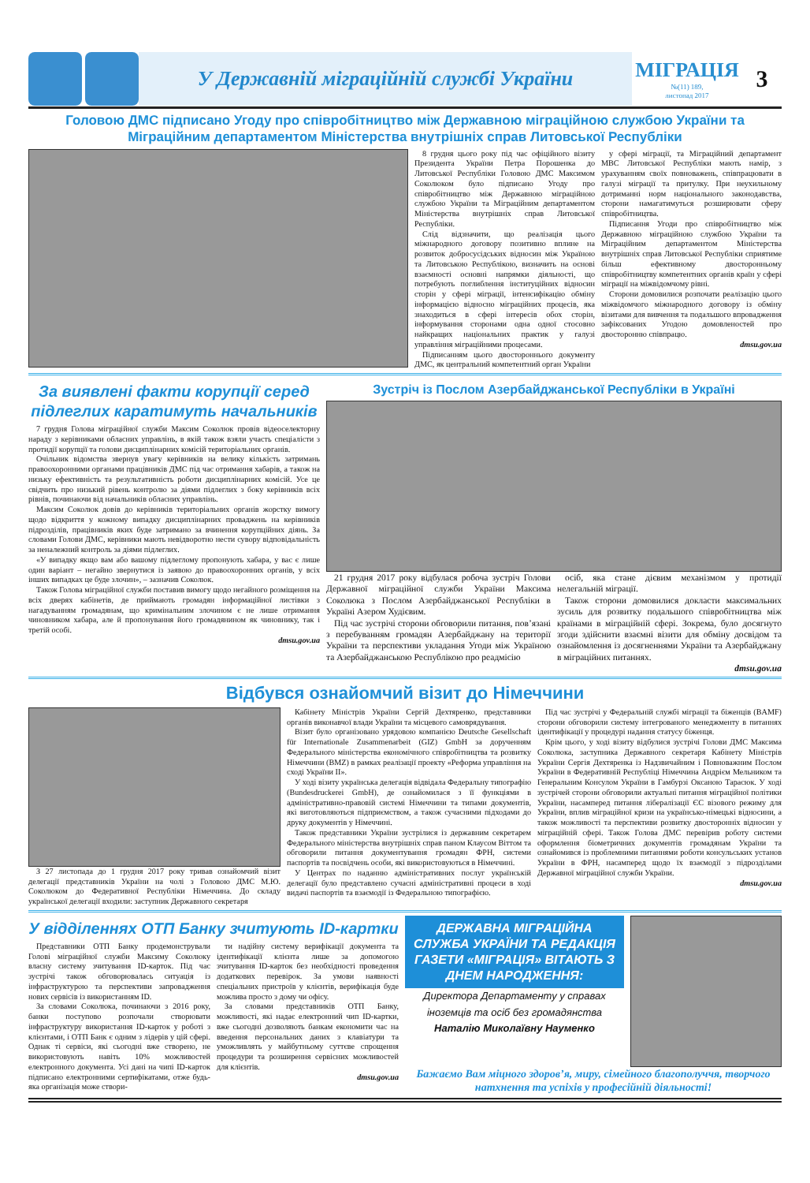У Державній міграційній службі України
МІГРАЦІЯ
№(11) 189,
листопад 2017
3
Головою ДМС підписано Угоду про співробітництво між Державною міграційною службою України та Міграційним департаментом Міністерства внутрішніх справ Литовської Республіки
8 грудня цього року під час офіційного візиту Президента України Петра Порошенка до Литовської Республіки Головою ДМС Максимом Соколюком було підписано Угоду про співробітництво між Державною міграційною службою України та Міграційним департаментом Міністерства внутрішніх справ Литовської Республіки.
Слід відзначити, що реалізація цього міжнародного договору позитивно вплине на розвиток добросусідських відносин між Україною та Литовською Республікою, визначить на основі взаємності основні напрямки діяльності, що потребують поглиблення інституційних відносин сторін у сфері міграції, інтенсифікацію обміну інформацією відносно міграційних процесів, яка знаходиться в сфері інтересів обох сторін, інформування сторонами одна одної стосовно найкращих національних практик у галузі управління міграційними процесами.
Підписанням цього двостороннього документу ДМС, як центральний компетентний орган України
у сфері міграції, та Міграційний департамент МВС Литовської Республіки мають намір, з урахуванням своїх повноважень, співпрацювати в галузі міграції та притулку. При неухильному дотриманні норм національного законодавства, сторони намагатимуться розширювати сферу співробітництва.
Підписання Угоди про співробітництво між Державною міграційною службою України та Міграційним департаментом Міністерства внутрішніх справ Литовської Республіки сприятиме більш ефективному двосторонньому співробітництву компетентних органів країн у сфері міграції на міжвідомчому рівні.
Сторони домовилися розпочати реалізацію цього міжвідомчого міжнародного договору із обміну візитами для вивчення та подальшого впровадження зафіксованих Угодою домовленостей про двосторонню співпрацю.
dmsu.gov.ua
За виявлені факти корупції серед підлеглих каратимуть начальників
7 грудня Голова міграційної служби Максим Соколюк провів відеоселекторну нараду з керівниками обласних управлінь, в якій також взяли участь спеціалісти з протидії корупції та голови дисциплінарних комісій територіальних органів.
Очільник відомства звернув увагу керівників на велику кількість затримань правоохоронними органами працівників ДМС під час отримання хабарів, а також на низьку ефективність та результативність роботи дисциплінарних комісій. Усе це свідчить про низький рівень контролю за діями підлеглих з боку керівників всіх рівнів, починаючи від начальників обласних управлінь.
Максим Соколюк довів до керівників територіальних органів жорстку вимогу щодо відкриття у кожному випадку дисциплінарних проваджень на керівників підрозділів, працівників яких буде затримано за вчинення корупційних діянь. За словами Голови ДМС, керівники мають невідворотно нести сувору відповідальність за неналежний контроль за діями підлеглих.
«У випадку якщо вам або вашому підлеглому пропонують хабара, у вас є лише один варіант – негайно звернутися із заявою до правоохоронних органів, у всіх інших випадках це буде злочин», – зазначив Соколюк.
Також Голова міграційної служби поставив вимогу щодо негайного розміщення на всіх дверях кабінетів, де приймають громадян інформаційної листівки з нагадуванням громадянам, що кримінальним злочином є не лише отримання чиновником хабара, але й пропонування його громадянином як чиновнику, так і третій особі.
dmsu.gov.ua
Зустріч із Послом Азербайджанської Республіки в Україні
21 грудня 2017 року відбулася робоча зустріч Голови Державної міграційної служби України Максима Соколюка з Послом Азербайджанської Республіки в Україні Азером Худієвим.
Під час зустрічі сторони обговорили питання, пов’язані з перебуванням громадян Азербайджану на території України та перспективи укладання Угоди між Україною та Азербайджанською Республікою про реадмісію
осіб, яка стане дієвим механізмом у протидії нелегальній міграції.
Також сторони домовилися докласти максимальних зусиль для розвитку подальшого співробітництва між країнами в міграційній сфері. Зокрема, було досягнуто згоди здійснити взаємні візити для обміну досвідом та ознайомлення із досягненнями України та Азербайджану в міграційних питаннях.
dmsu.gov.ua
Відбувся ознайомчий візит до Німеччини
З 27 листопада до 1 грудня 2017 року тривав ознайомчий візит делегації представників України на чолі з Головою ДМС М.Ю. Соколюком до Федеративної Республіки Німеччина. До складу української делегації входили: заступник Державного секретаря
Кабінету Міністрів України Сергій Дехтяренко, представники органів виконавчої влади України та місцевого самоврядування.
Візит було організовано урядовою компанією Deutsche Gesellschaft für Internationale Zusammenarbeit (GIZ) GmbH за дорученням Федерального міністерства економічного співробітництва та розвитку Німеччини (BMZ) в рамках реалізації проекту «Реформа управління на сході України ІІ».
У ході візиту українська делегація відвідала Федеральну типографію (Bundesdruckerei GmbH), де ознайомилася з її функціями в адміністративно-правовій системі Німеччини та типами документів, які виготовляються підприємством, а також сучасними підходами до друку документів у Німеччині.
Також представники України зустрілися із державним секретарем Федерального міністерства внутрішніх справ паном Клаусом Віттом та обговорили питання документування громадян ФРН, системи паспортів та посвідчень особи, які використовуються в Німеччині.
У Центрах по наданню адміністративних послуг українській делегації було представлено сучасні адміністративні процеси в ході видачі паспортів та взаємодії із Федеральною типографією.
Під час зустрічі у Федеральній службі міграції та біженців (BAMF) сторони обговорили систему інтегрованого менеджменту в питаннях ідентифікації у процедурі надання статусу біженця.
Крім цього, у ході візиту відбулися зустрічі Голови ДМС Максима Соколюка, заступника Державного секретаря Кабінету Міністрів України Сергія Дехтяренка із Надзвичайним і Повноважним Послом України в Федеративній Республіці Німеччина Андрієм Мельником та Генеральним Консулом України в Гамбурзі Оксаною Тарасюк. У ході зустрічей сторони обговорили актуальні питання міграційної політики України, насамперед питання лібералізації ЄС візового режиму для України, вплив міграційної кризи на українсько-німецькі відносини, а також можливості та перспективи розвитку двосторонніх відносин у міграційній сфері. Також Голова ДМС перевірив роботу системи оформлення біометричних документів громадянам України та ознайомився із проблемними питаннями роботи консульських установ України в ФРН, насамперед щодо їх взаємодії з підрозділами Державної міграційної служби України.
dmsu.gov.ua
У відділеннях ОТП Банку зчитують ID-картки
Представники ОТП Банку продемонстрували Голові міграційної служби Максиму Соколюку власну систему зчитування ID-карток. Під час зустрічі також обговорювалась ситуація із інфраструктурою та перспективи запровадження нових сервісів із використанням ID.
За словами Соколюка, починаючи з 2016 року, банки поступово розпочали створювати інфраструктуру використання ID-карток у роботі з клієнтами, і ОТП Банк є одним з лідерів у цій сфері. Однак ті сервіси, які сьогодні вже створено, не використовують навіть 10% можливостей електронного документа. Усі дані на чипі ID-карток підписано електронними сертифікатами, отже будь-яка організація може створи-
ти надійну систему верифікації документа та ідентифікації клієнта лише за допомогою зчитування ID-карток без необхідності проведення додаткових перевірок. За умови наявності спеціальних пристроїв у клієнтів, верифікація буде можлива просто з дому чи офісу.
За словами представників ОТП Банку, можливості, які надає електронний чип ID-картки, вже сьогодні дозволяють банкам економити час на введення персональних даних з клавіатури та уможливлять у майбутньому суттєве спрощення процедури та розширення сервісних можливостей для клієнтів.
dmsu.gov.ua
ДЕРЖАВНА МІГРАЦІЙНА СЛУЖБА УКРАЇНИ ТА РЕДАКЦІЯ ГАЗЕТИ «МІГРАЦІЯ» ВІТАЮТЬ З ДНЕМ НАРОДЖЕННЯ:
Директора Департаменту у справах іноземців та осіб без громадянства
Наталію Миколаївну Науменко
Бажаємо Вам міцного здоров’я, миру, сімейного благополуччя, творчого натхнення та успіхів у професійній діяльності!